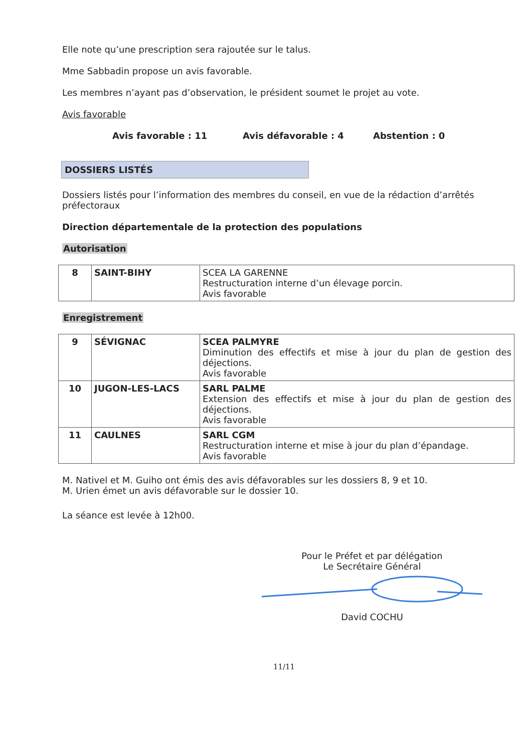Elle note qu’une prescription sera rajoutée sur le talus.
Mme Sabbadin propose un avis favorable.
Les membres n’ayant pas d’observation, le président soumet le projet au vote.
Avis favorable
Avis favorable : 11 Avis défavorable : 4 Abstention : 0
DOSSIERS LISTÉS
Dossiers listés pour l’information des membres du conseil, en vue de la rédaction d’arrêtés préfectoraux
Direction départementale de la protection des populations
Autorisation
| 8 | SAINT-BIHY | SCEA LA GARENNE Restructuration interne d’un élevage porcin. Avis favorable |
Enregistrement
| 9 | SÉVIGNAC | SCEA PALMYRE Diminution des effectifs et mise à jour du plan de gestion des déjections. Avis favorable |
| 10 | JUGON-LES-LACS | SARL PALME Extension des effectifs et mise à jour du plan de gestion des déjections. Avis favorable |
| 11 | CAULNES | SARL CGM Restructuration interne et mise à jour du plan d’épandage. Avis favorable |
M. Nativel et M. Guiho ont émis des avis défavorables sur les dossiers 8, 9 et 10.
M. Urien émet un avis défavorable sur le dossier 10.
La séance est levée à 12h00.
Pour le Préfet et par délégation
Le Secrétaire Général
David COCHU
11/11